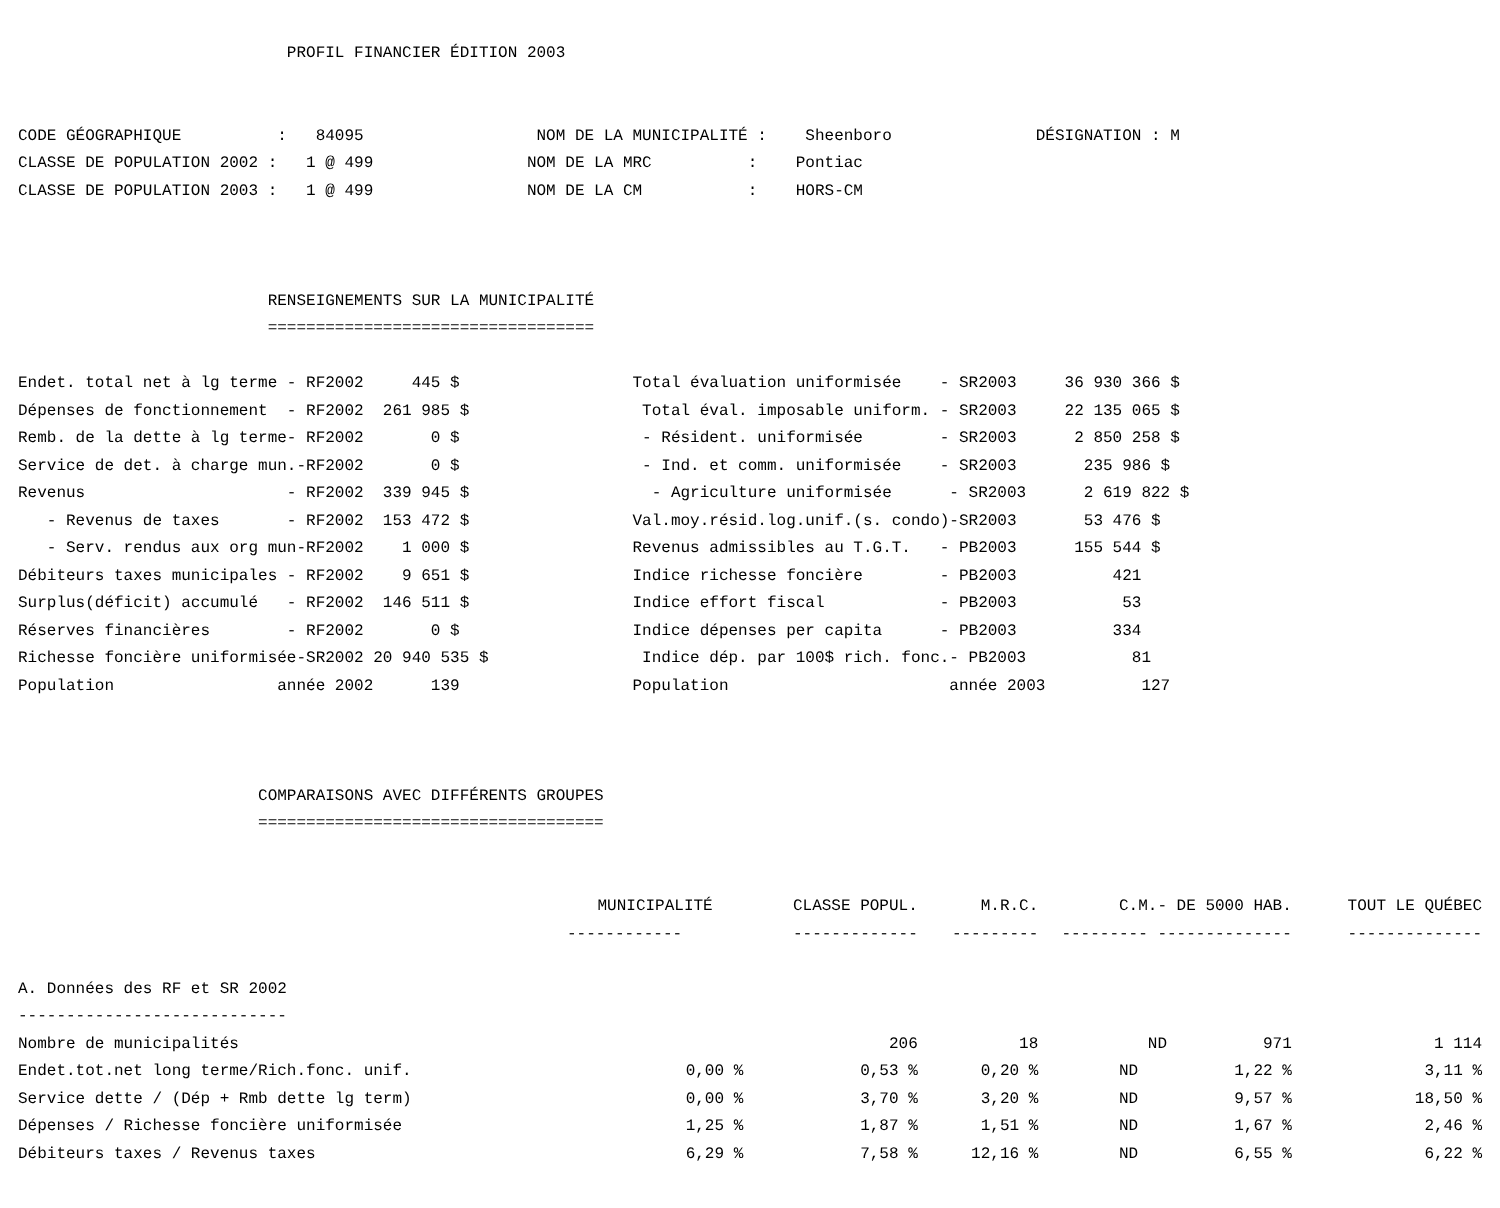PROFIL FINANCIER ÉDITION 2003


CODE GÉOGRAPHIQUE          :   84095                  NOM DE LA MUNICIPALITÉ :    Sheenboro               DÉSIGNATION : M
CLASSE DE POPULATION 2002 :   1 @ 499                NOM DE LA MRC          :    Pontiac
CLASSE DE POPULATION 2003 :   1 @ 499                NOM DE LA CM           :    HORS-CM



                          RENSEIGNEMENTS SUR LA MUNICIPALITÉ
                          ==================================

Endet. total net à lg terme - RF2002     445 $                  Total évaluation uniformisée    - SR2003     36 930 366 $
Dépenses de fonctionnement  - RF2002  261 985 $                  Total éval. imposable uniform. - SR2003     22 135 065 $
Remb. de la dette à lg terme- RF2002       0 $                   - Résident. uniformisée        - SR2003      2 850 258 $
Service de det. à charge mun.-RF2002       0 $                   - Ind. et comm. uniformisée    - SR2003       235 986 $
Revenus                     - RF2002  339 945 $                   - Agriculture uniformisée      - SR2003      2 619 822 $
   - Revenus de taxes       - RF2002  153 472 $                 Val.moy.résid.log.unif.(s. condo)-SR2003       53 476 $
   - Serv. rendus aux org mun-RF2002    1 000 $                 Revenus admissibles au T.G.T.   - PB2003      155 544 $
Débiteurs taxes municipales - RF2002    9 651 $                 Indice richesse foncière        - PB2003          421
Surplus(déficit) accumulé   - RF2002  146 511 $                 Indice effort fiscal            - PB2003           53
Réserves financières        - RF2002       0 $                  Indice dépenses per capita      - PB2003          334
Richesse foncière uniformisée-SR2002 20 940 535 $                Indice dép. par 100$ rich. fonc.- PB2003           81
Population                 année 2002      139                  Population                       année 2003          127



                         COMPARAISONS AVEC DIFFÉRENTS GROUPES
                         ====================================
| | MUNICIPALITÉ | CLASSE POPUL. | M.R.C. | C.M.- DE 5000 HAB. | TOUT LE QUÉBEC |
| --- | --- | --- | --- | --- | --- |
| | ------------ | ------------- | --------- | --------- -------------- | -------------- |
| A. Données des RF et SR 2002 | | | | | |
| ---------------------------- | | | | | |
| Nombre de municipalités | | 206 | 18 | ND 971 | 1 114 |
| Endet.tot.net long terme/Rich.fonc. unif. | 0,00 % | 0,53 % | 0,20 % | ND 1,22 % | 3,11 % |
| Service dette / (Dép + Rmb dette lg term) | 0,00 % | 3,70 % | 3,20 % | ND 9,57 % | 18,50 % |
| Dépenses / Richesse foncière uniformisée | 1,25 % | 1,87 % | 1,51 % | ND 1,67 % | 2,46 % |
| Débiteurs taxes / Revenus taxes | 6,29 % | 7,58 % | 12,16 % | ND 6,55 % | 6,22 % |